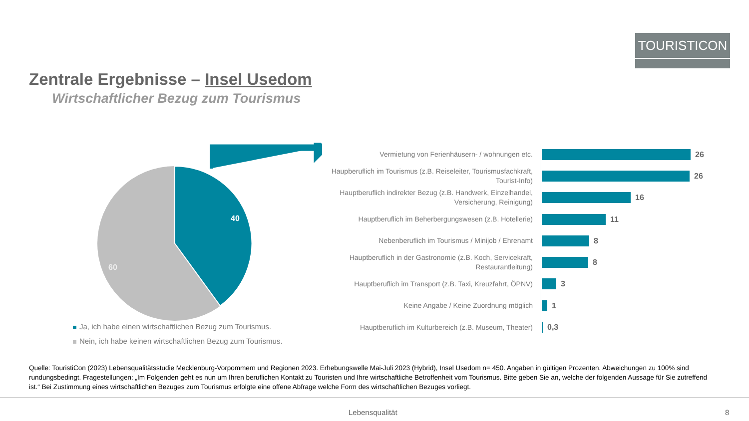TOURISTICON
Zentrale Ergebnisse – Insel Usedom
Wirtschaftlicher Bezug zum Tourismus
40
60
Ja, ich habe einen wirtschaftlichen Bezug zum Tourismus.
Nein, ich habe keinen wirtschaftlichen Bezug zum Tourismus.
Vermietung von Ferienhäusern- / wohnungen etc.
26
Haupberuflich im Tourismus (z.B. Reiseleiter, Tourismusfachkraft, Tourist-Info)
26
Hauptberuflich indirekter Bezug (z.B. Handwerk, Einzelhandel, Versicherung, Reinigung)
16
Hauptberuflich im Beherbergungswesen (z.B. Hotellerie)
11
Nebenberuflich im Tourismus / Minijob / Ehrenamt
8
Hauptberuflich in der Gastronomie (z.B. Koch, Servicekraft, Restaurantleitung)
8
Hauptberuflich im Transport (z.B. Taxi, Kreuzfahrt, ÖPNV)
3
Keine Angabe / Keine Zuordnung möglich
1
Hauptberuflich im Kulturbereich (z.B. Museum, Theater)
0,3
Quelle: TouristiCon (2023) Lebensqualitätsstudie Mecklenburg-Vorpommern und Regionen 2023. Erhebungswelle Mai-Juli 2023 (Hybrid), Insel Usedom n= 450. Angaben in gültigen Prozenten. Abweichungen zu 100% sind rundungsbedingt. Fragestellungen: „Im Folgenden geht es nun um Ihren beruflichen Kontakt zu Touristen und Ihre wirtschaftliche Betroffenheit vom Tourismus. Bitte geben Sie an, welche der folgenden Aussage für Sie zutreffend ist.“ Bei Zustimmung eines wirtschaftlichen Bezuges zum Tourismus erfolgte eine offene Abfrage welche Form des wirtschaftlichen Bezuges vorliegt.
Lebensqualität 8